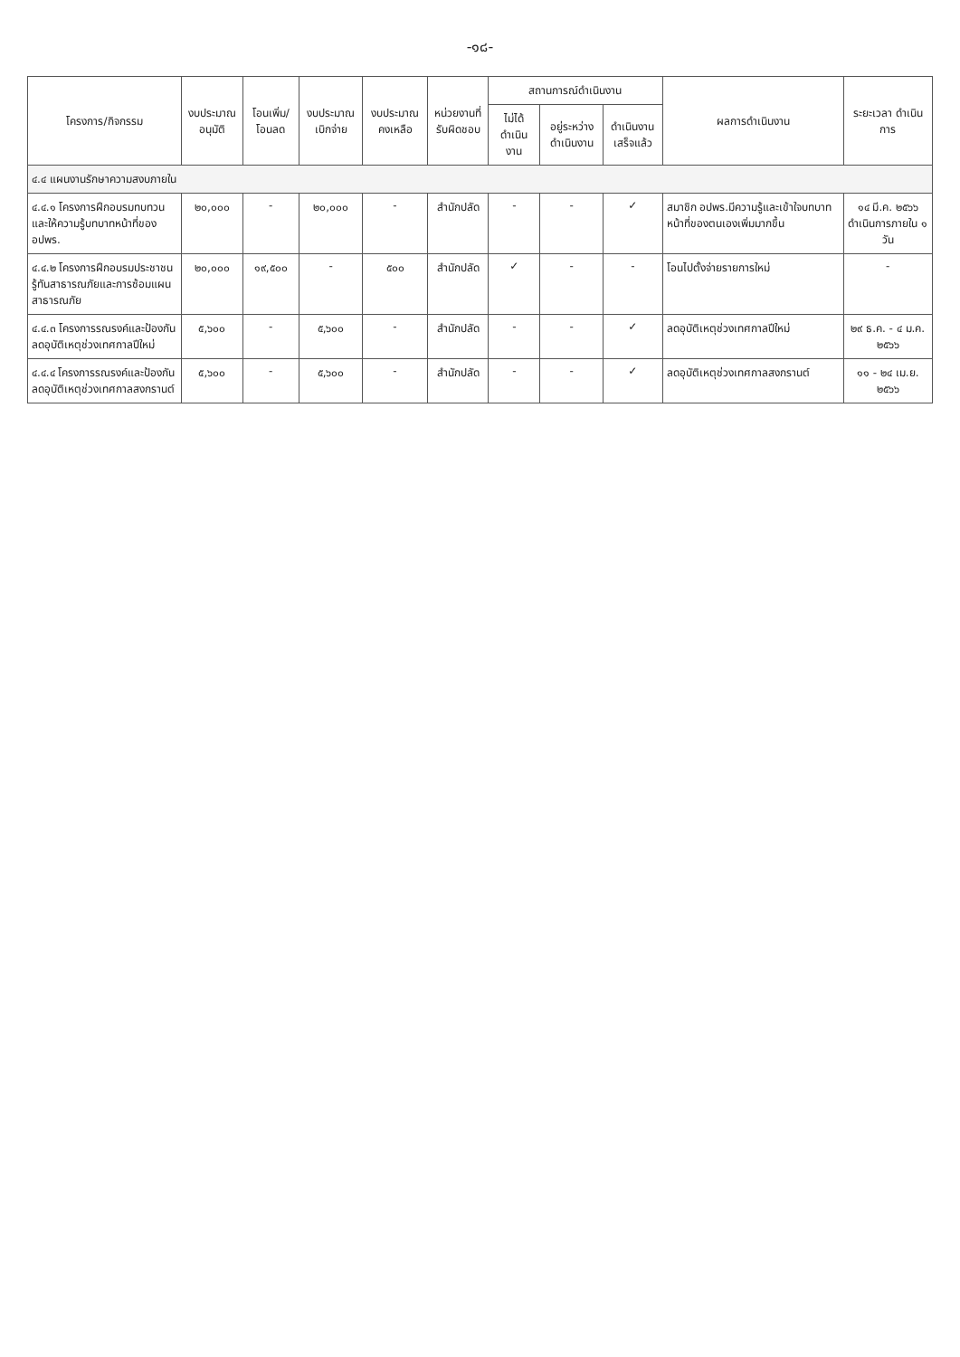-๑๘-
| โครงการ/กิจกรรม | งบประมาณ อนุมัติ | โอนเพิ่ม/ โอนลด | งบประมาณ เบิกจ่าย | งบประมาณ คงเหลือ | หน่วยงานที่ รับผิดชอบ | สถานการณ์ดำเนินงาน | | | ผลการดำเนินงาน | ระยะเวลา ดำเนินการ |
| --- | --- | --- | --- | --- | --- | --- | --- | --- | --- | --- |
| | | | | | | ไม่ได้ ดำเนินงาน | อยู่ระหว่าง ดำเนินงาน | ดำเนินงาน เสร็จแล้ว | | |
| ๔.๔ แผนงานรักษาความสงบภายใน | | | | | | | | | | |
| ๔.๔.๑ โครงการฝึกอบรมทบทวนและให้ความรู้บทบาทหน้าที่ของ อปพร. | ๒๐,๐๐๐ | - | ๒๐,๐๐๐ | - | สำนักปลัด | - | - | ✓ | สมาชิก อปพร.มีความรู้และเข้าใจบทบาทหน้าที่ของตนเองเพิ่มมากขึ้น | ๑๔ มี.ค. ๒๕๖๖ ดำเนินการภายใน ๑ วัน |
| ๔.๔.๒ โครงการฝึกอบรมประชาชนรู้ทันสาธารณภัยและการซ้อมแผนสาธารณภัย | ๒๐,๐๐๐ | ๑๙,๕๐๐ | - | ๕๐๐ | สำนักปลัด | ✓ | - | - | โอนไปตั้งจ่ายรายการใหม่ | - |
| ๔.๔.๓ โครงการรณรงค์และป้องกันลดอุบัติเหตุช่วงเทศกาลปีใหม่ | ๕,๖๐๐ | - | ๕,๖๐๐ | - | สำนักปลัด | - | - | ✓ | ลดอุบัติเหตุช่วงเทศกาลปีใหม่ | ๒๙ ธ.ค. - ๔ ม.ค. ๒๕๖๖ |
| ๔.๔.๔ โครงการรณรงค์และป้องกันลดอุบัติเหตุช่วงเทศกาลสงกรานต์ | ๕,๖๐๐ | - | ๕,๖๐๐ | - | สำนักปลัด | - | - | ✓ | ลดอุบัติเหตุช่วงเทศกาลสงกรานต์ | ๑๑ - ๒๔ เม.ย. ๒๕๖๖ |